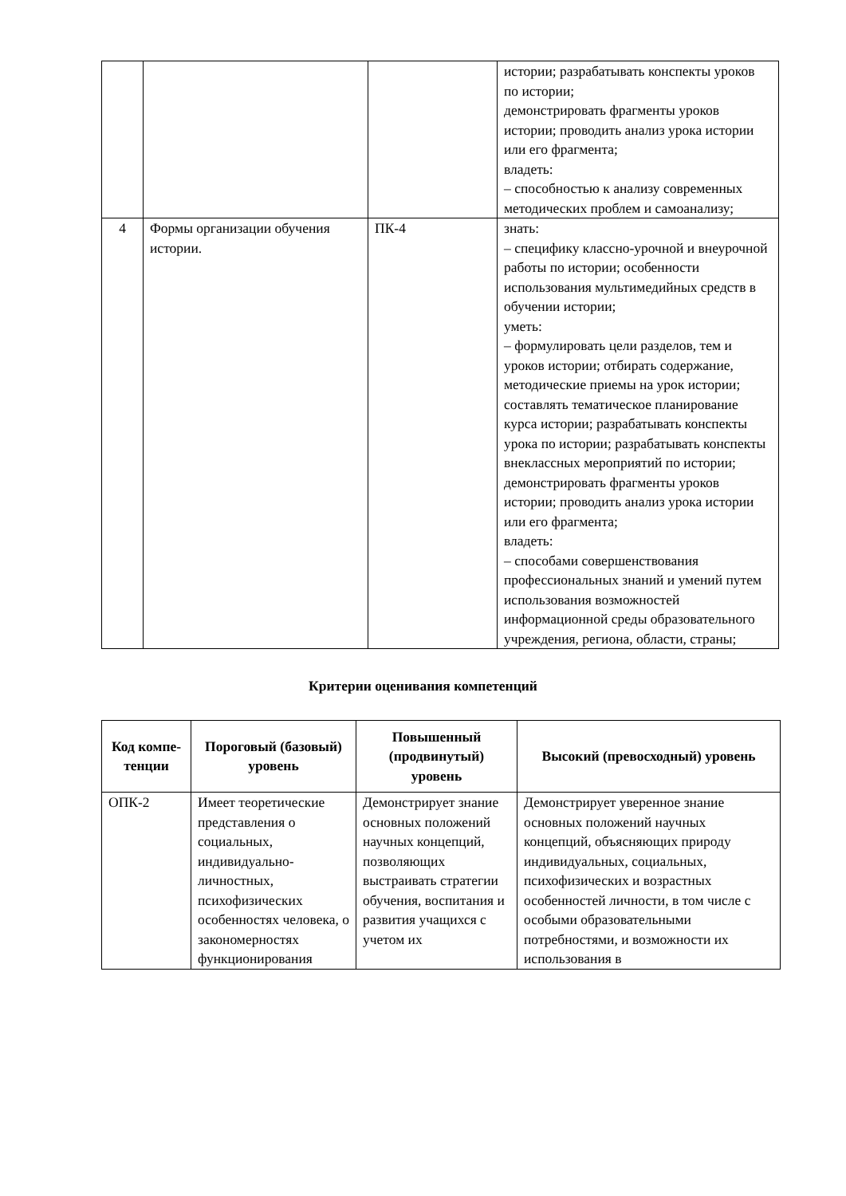| | | | истории; разрабатывать конспекты уроков по истории; демонстрировать фрагменты уроков истории; проводить анализ урока истории или его фрагмента; владеть: – способностью к анализу современных методических проблем и самоанализу; |
| 4 | Формы организации обучения истории. | ПК-4 | знать: – специфику классно-урочной и внеурочной работы по истории; особенности использования мультимедийных средств в обучении истории; уметь: – формулировать цели разделов, тем и уроков истории; отбирать содержание, методические приемы на урок истории; составлять тематическое планирование курса истории; разрабатывать конспекты урока по истории; разрабатывать конспекты внеклассных мероприятий по истории; демонстрировать фрагменты уроков истории; проводить анализ урока истории или его фрагмента; владеть: – способами совершенствования профессиональных знаний и умений путем использования возможностей информационной среды образовательного учреждения, региона, области, страны; |
Критерии оценивания компетенций
| Код компе-тенции | Пороговый (базовый) уровень | Повышенный (продвинутый) уровень | Высокий (превосходный) уровень |
| --- | --- | --- | --- |
| ОПК-2 | Имеет теоретические представления о социальных, индивидуально-личностных, психофизических особенностях человека, о закономерностях функционирования | Демонстрирует знание основных положений научных концепций, позволяющих выстраивать стратегии обучения, воспитания и развития учащихся с учетом их | Демонстрирует уверенное знание основных положений научных концепций, объясняющих природу индивидуальных, социальных, психофизических и возрастных особенностей личности, в том числе с особыми образовательными потребностями, и возможности их использования в |